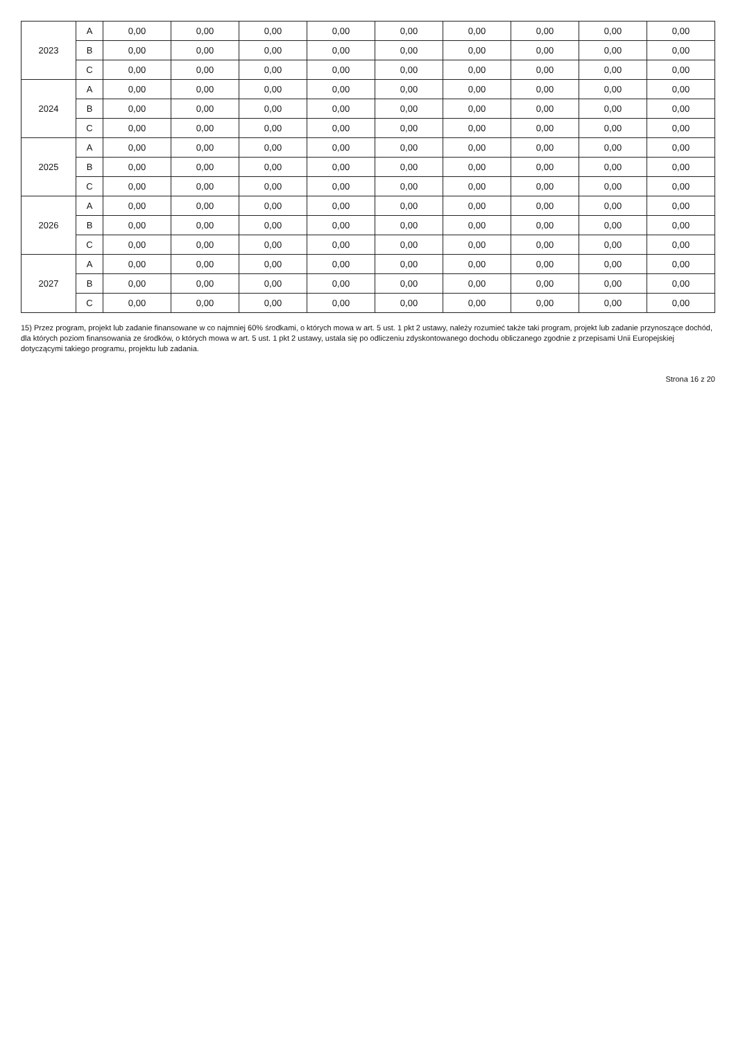| 2023 | A | 0,00 | 0,00 | 0,00 | 0,00 | 0,00 | 0,00 | 0,00 | 0,00 | 0,00 |
| | B | 0,00 | 0,00 | 0,00 | 0,00 | 0,00 | 0,00 | 0,00 | 0,00 | 0,00 |
| | C | 0,00 | 0,00 | 0,00 | 0,00 | 0,00 | 0,00 | 0,00 | 0,00 | 0,00 |
| 2024 | A | 0,00 | 0,00 | 0,00 | 0,00 | 0,00 | 0,00 | 0,00 | 0,00 | 0,00 |
| | B | 0,00 | 0,00 | 0,00 | 0,00 | 0,00 | 0,00 | 0,00 | 0,00 | 0,00 |
| | C | 0,00 | 0,00 | 0,00 | 0,00 | 0,00 | 0,00 | 0,00 | 0,00 | 0,00 |
| 2025 | A | 0,00 | 0,00 | 0,00 | 0,00 | 0,00 | 0,00 | 0,00 | 0,00 | 0,00 |
| | B | 0,00 | 0,00 | 0,00 | 0,00 | 0,00 | 0,00 | 0,00 | 0,00 | 0,00 |
| | C | 0,00 | 0,00 | 0,00 | 0,00 | 0,00 | 0,00 | 0,00 | 0,00 | 0,00 |
| 2026 | A | 0,00 | 0,00 | 0,00 | 0,00 | 0,00 | 0,00 | 0,00 | 0,00 | 0,00 |
| | B | 0,00 | 0,00 | 0,00 | 0,00 | 0,00 | 0,00 | 0,00 | 0,00 | 0,00 |
| | C | 0,00 | 0,00 | 0,00 | 0,00 | 0,00 | 0,00 | 0,00 | 0,00 | 0,00 |
| 2027 | A | 0,00 | 0,00 | 0,00 | 0,00 | 0,00 | 0,00 | 0,00 | 0,00 | 0,00 |
| | B | 0,00 | 0,00 | 0,00 | 0,00 | 0,00 | 0,00 | 0,00 | 0,00 | 0,00 |
| | C | 0,00 | 0,00 | 0,00 | 0,00 | 0,00 | 0,00 | 0,00 | 0,00 | 0,00 |
15) Przez program, projekt lub zadanie finansowane w co najmniej 60% środkami, o których mowa w art. 5 ust. 1 pkt 2 ustawy, należy rozumieć także taki program, projekt lub zadanie przynoszące dochód, dla których poziom finansowania ze środków, o których mowa w art. 5 ust. 1 pkt 2 ustawy, ustala się po odliczeniu zdyskontowanego dochodu obliczanego zgodnie z przepisami Unii Europejskiej dotyczącymi takiego programu, projektu lub zadania.
Strona 16 z 20